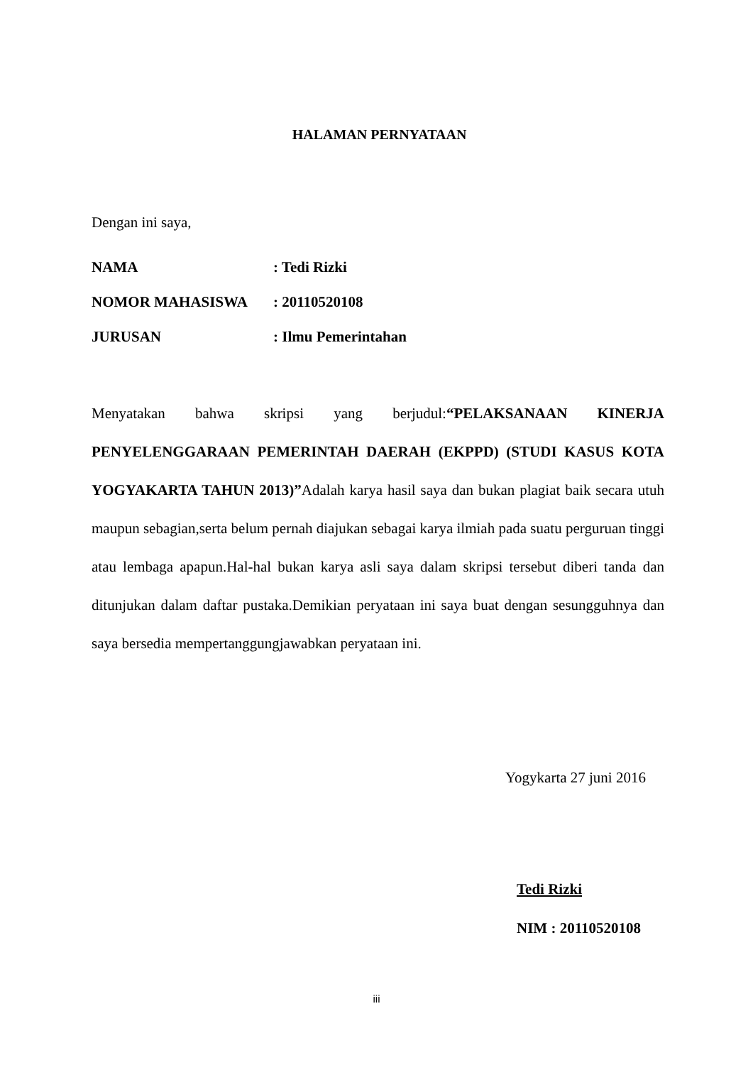HALAMAN PERNYATAAN
Dengan ini saya,
NAMA: Tedi Rizki
NOMOR MAHASISWA: 20110520108
JURUSAN: Ilmu Pemerintahan
Menyatakan bahwa skripsi yang berjudul:“PELAKSANAAN KINERJA PENYELENGGARAAN PEMERINTAH DAERAH (EKPPD) (STUDI KASUS KOTA YOGYAKARTA TAHUN 2013)”Adalah karya hasil saya dan bukan plagiat baik secara utuh maupun sebagian,serta belum pernah diajukan sebagai karya ilmiah pada suatu perguruan tinggi atau lembaga apapun.Hal-hal bukan karya asli saya dalam skripsi tersebut diberi tanda dan ditunjukan dalam daftar pustaka.Demikian peryataan ini saya buat dengan sesungguhnya dan saya bersedia mempertanggungjawabkan peryataan ini.
Yogykarta 27 juni 2016
Tedi Rizki
NIM : 20110520108
iii